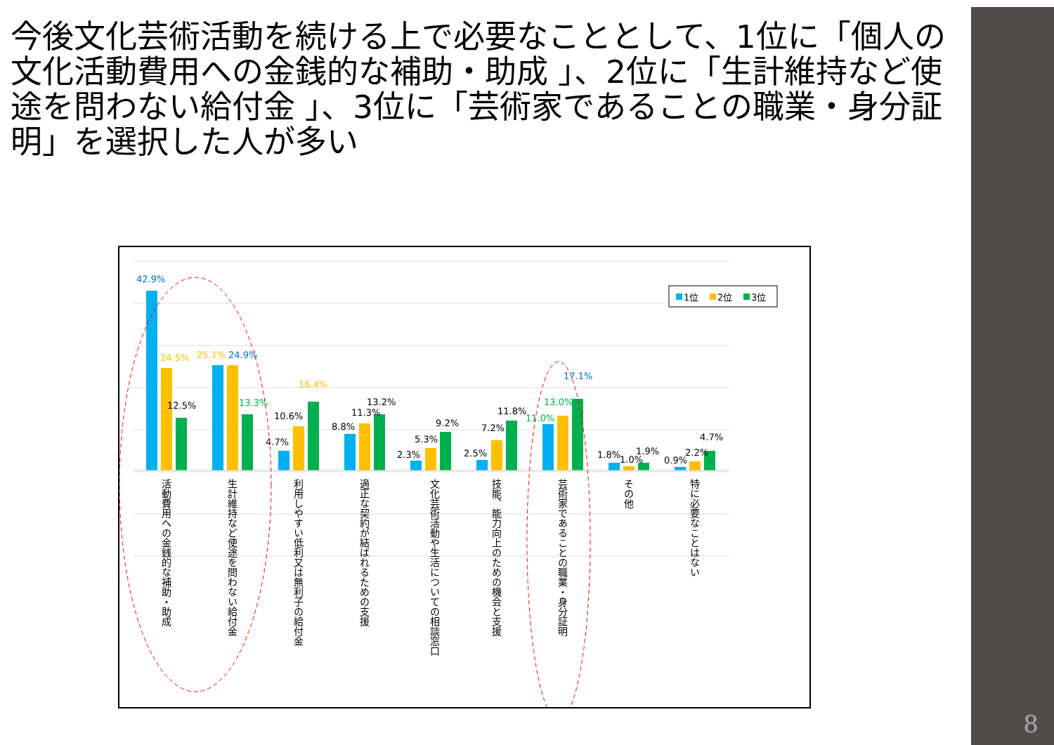今後文化芸術活動を続ける上で必要なこととして、1位に「個人の文化活動費用への金銭的な補助・助成 」、2位に「生計維持など使途を問わない給付金 」、3位に「芸術家であることの職業・身分証明」を選択した人が多い
1位
2位
3位
42.9%
24.5%
12.5%
25.1%
24.9%
13.3%
4.7%
10.6%
16.4%
8.8%
11.3%
13.2%
2.3%
5.3%
9.2%
2.5%
7.2%
11.8%
11.0%
13.0%
17.1%
1.8%
1.0%
1.9%
0.9%
2.2%
4.7%
活動費用への金銭的な補助・助成
生計維持など使途を問わない給付金
利用しやすい低利又は無利子の給付金
適正な契約が結ばれるための支援
文化芸術活動や生活についての相談窓口
技能、能力向上のための機会と支援
芸術家であることの職業・身分証明
その他
特に必要なことはない
8